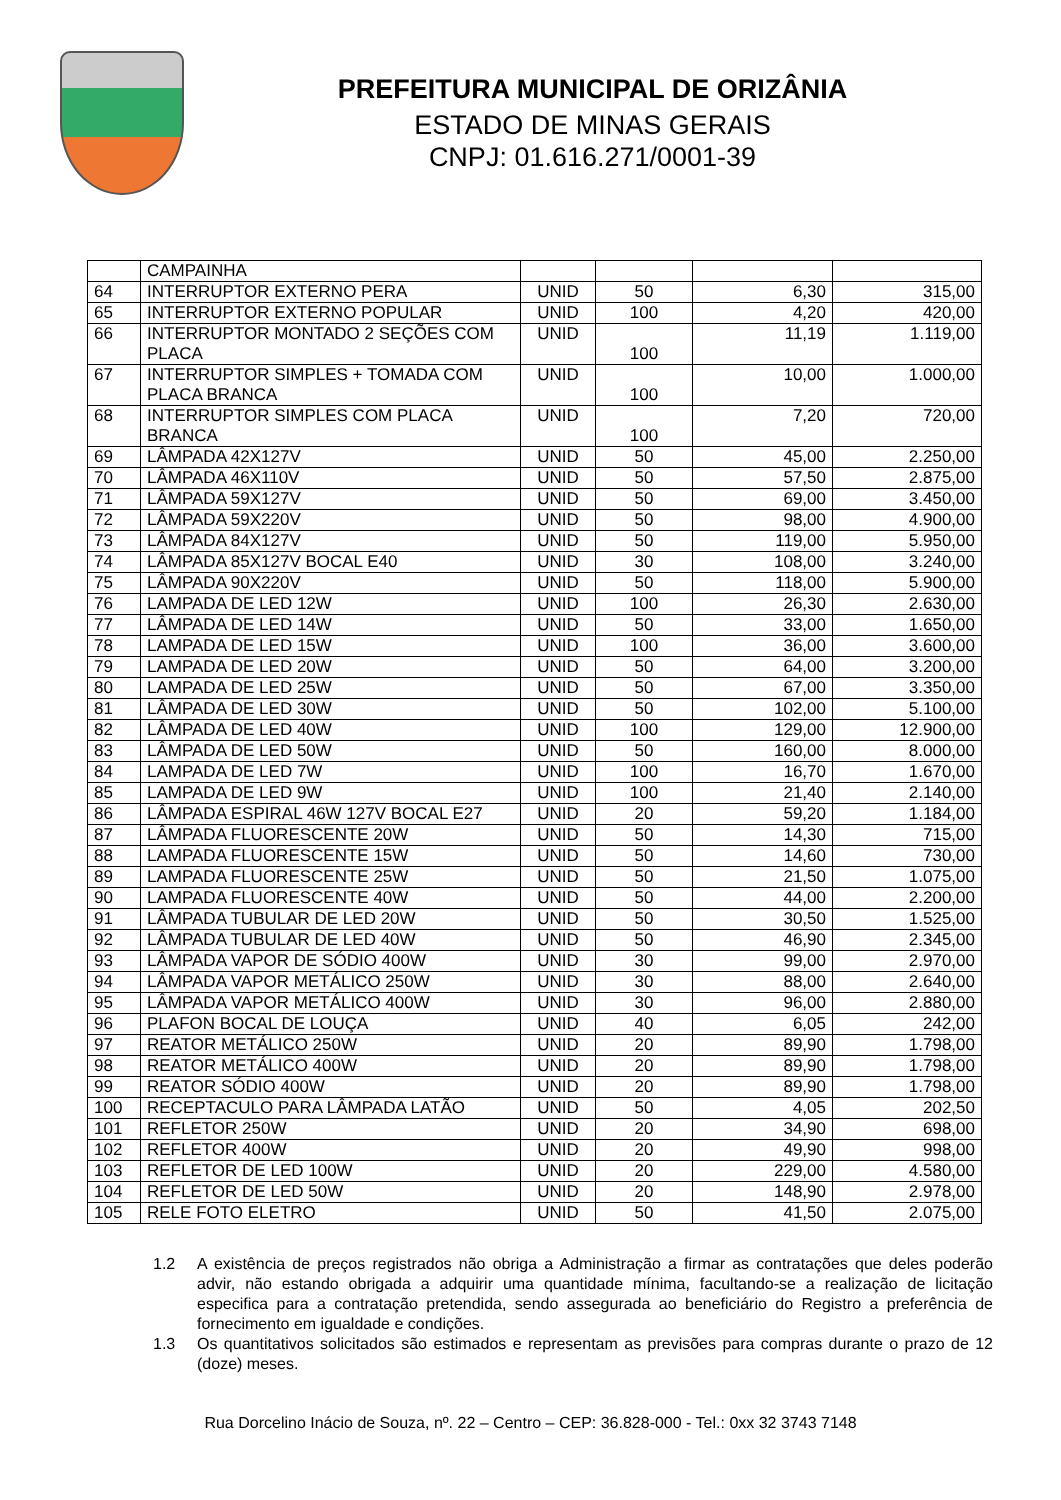PREFEITURA MUNICIPAL DE ORIZÂNIA
ESTADO DE MINAS GERAIS
CNPJ: 01.616.271/0001-39
| | CAMPAINHA | | | | |
| 64 | INTERRUPTOR EXTERNO PERA | UNID | 50 | 6,30 | 315,00 |
| 65 | INTERRUPTOR EXTERNO POPULAR | UNID | 100 | 4,20 | 420,00 |
| 66 | INTERRUPTOR MONTADO 2 SEÇÕES COM PLACA | UNID | 100 | 11,19 | 1.119,00 |
| 67 | INTERRUPTOR SIMPLES + TOMADA COM PLACA BRANCA | UNID | 100 | 10,00 | 1.000,00 |
| 68 | INTERRUPTOR SIMPLES COM PLACA BRANCA | UNID | 100 | 7,20 | 720,00 |
| 69 | LÂMPADA 42X127V | UNID | 50 | 45,00 | 2.250,00 |
| 70 | LÂMPADA 46X110V | UNID | 50 | 57,50 | 2.875,00 |
| 71 | LÂMPADA 59X127V | UNID | 50 | 69,00 | 3.450,00 |
| 72 | LÂMPADA 59X220V | UNID | 50 | 98,00 | 4.900,00 |
| 73 | LÂMPADA 84X127V | UNID | 50 | 119,00 | 5.950,00 |
| 74 | LÂMPADA 85X127V BOCAL E40 | UNID | 30 | 108,00 | 3.240,00 |
| 75 | LÂMPADA 90X220V | UNID | 50 | 118,00 | 5.900,00 |
| 76 | LAMPADA DE LED 12W | UNID | 100 | 26,30 | 2.630,00 |
| 77 | LÂMPADA DE LED 14W | UNID | 50 | 33,00 | 1.650,00 |
| 78 | LAMPADA DE LED 15W | UNID | 100 | 36,00 | 3.600,00 |
| 79 | LAMPADA DE LED 20W | UNID | 50 | 64,00 | 3.200,00 |
| 80 | LAMPADA DE LED 25W | UNID | 50 | 67,00 | 3.350,00 |
| 81 | LÂMPADA DE LED 30W | UNID | 50 | 102,00 | 5.100,00 |
| 82 | LÂMPADA DE LED 40W | UNID | 100 | 129,00 | 12.900,00 |
| 83 | LÂMPADA DE LED 50W | UNID | 50 | 160,00 | 8.000,00 |
| 84 | LAMPADA DE LED 7W | UNID | 100 | 16,70 | 1.670,00 |
| 85 | LAMPADA DE LED 9W | UNID | 100 | 21,40 | 2.140,00 |
| 86 | LÂMPADA ESPIRAL 46W 127V BOCAL E27 | UNID | 20 | 59,20 | 1.184,00 |
| 87 | LÂMPADA FLUORESCENTE 20W | UNID | 50 | 14,30 | 715,00 |
| 88 | LAMPADA FLUORESCENTE 15W | UNID | 50 | 14,60 | 730,00 |
| 89 | LAMPADA FLUORESCENTE 25W | UNID | 50 | 21,50 | 1.075,00 |
| 90 | LAMPADA FLUORESCENTE 40W | UNID | 50 | 44,00 | 2.200,00 |
| 91 | LÂMPADA TUBULAR DE LED 20W | UNID | 50 | 30,50 | 1.525,00 |
| 92 | LÂMPADA TUBULAR DE LED 40W | UNID | 50 | 46,90 | 2.345,00 |
| 93 | LÂMPADA VAPOR DE SÓDIO 400W | UNID | 30 | 99,00 | 2.970,00 |
| 94 | LÂMPADA VAPOR METÁLICO 250W | UNID | 30 | 88,00 | 2.640,00 |
| 95 | LÂMPADA VAPOR METÁLICO 400W | UNID | 30 | 96,00 | 2.880,00 |
| 96 | PLAFON BOCAL DE LOUÇA | UNID | 40 | 6,05 | 242,00 |
| 97 | REATOR METÁLICO 250W | UNID | 20 | 89,90 | 1.798,00 |
| 98 | REATOR METÁLICO 400W | UNID | 20 | 89,90 | 1.798,00 |
| 99 | REATOR SÓDIO 400W | UNID | 20 | 89,90 | 1.798,00 |
| 100 | RECEPTACULO PARA LÂMPADA LATÃO | UNID | 50 | 4,05 | 202,50 |
| 101 | REFLETOR 250W | UNID | 20 | 34,90 | 698,00 |
| 102 | REFLETOR 400W | UNID | 20 | 49,90 | 998,00 |
| 103 | REFLETOR DE LED 100W | UNID | 20 | 229,00 | 4.580,00 |
| 104 | REFLETOR DE LED 50W | UNID | 20 | 148,90 | 2.978,00 |
| 105 | RELE FOTO ELETRO | UNID | 50 | 41,50 | 2.075,00 |
1.2 A existência de preços registrados não obriga a Administração a firmar as contratações que deles poderão advir, não estando obrigada a adquirir uma quantidade mínima, facultando-se a realização de licitação especifica para a contratação pretendida, sendo assegurada ao beneficiário do Registro a preferência de fornecimento em igualdade e condições.
1.3 Os quantitativos solicitados são estimados e representam as previsões para compras durante o prazo de 12 (doze) meses.
Rua Dorcelino Inácio de Souza, nº. 22 – Centro – CEP: 36.828-000 - Tel.: 0xx 32 3743 7148